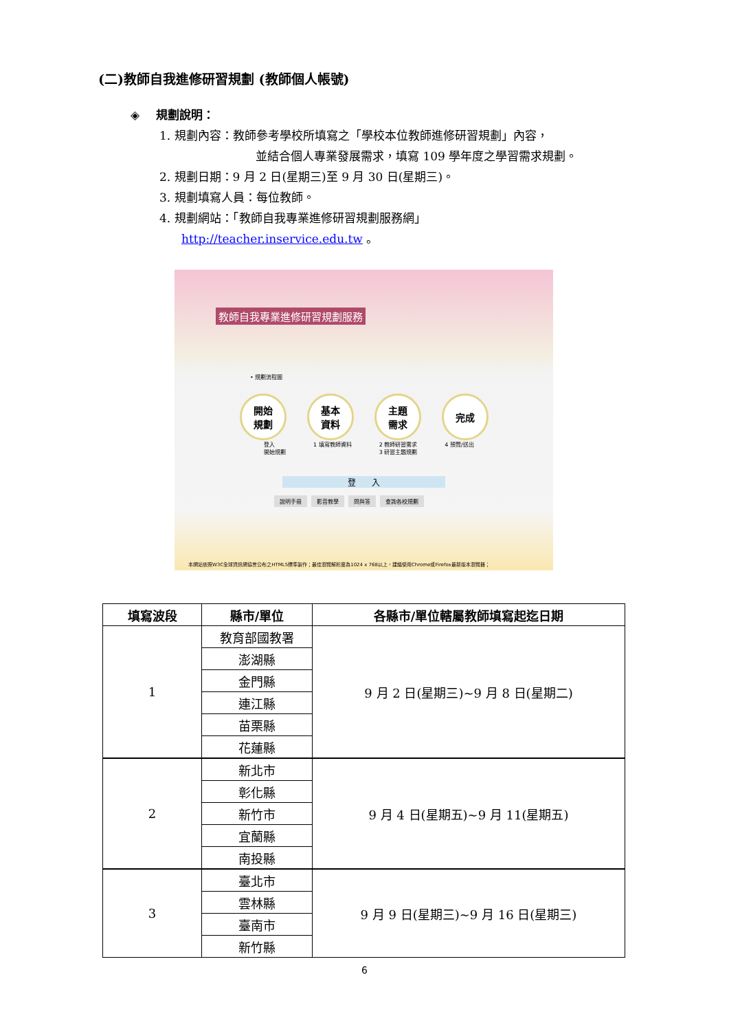(二)教師自我進修研習規劃 (教師個人帳號)
◈ 規劃說明：
1. 規劃內容：教師參考學校所填寫之「學校本位教師進修研習規劃」內容，
並結合個人專業發展需求，填寫 109 學年度之學習需求規劃。
2. 規劃日期：9 月 2 日(星期三)至 9 月 30 日(星期三)。
3. 規劃填寫人員：每位教師。
4. 規劃網站：「教師自我專業進修研習規劃服務網」
http://teacher.inservice.edu.tw 。
教師自我專業進修研習規劃服務
• 規劃流程圖
開始
規劃
基本
資料
主題
需求
完成
登入
開始規劃 1 填寫教師資料 2 教師研習需求
3 研習主題規劃 4 預覽/送出
登 入
說明手冊 影音教學 問與答 查詢各校規劃
本網站依照W3C全球資訊網協會公布之HTML5標準製作；最佳瀏覽解析度為1024 x 768以上，建議使用Chrome或Firefox最新版本瀏覽器；
| 填寫波段 | 縣市/單位 | 各縣市/單位轄屬教師填寫起迄日期 |
| --- | --- | --- |
| 1 | 教育部國教署 | 9 月 2 日(星期三)~9 月 8 日(星期二) |
| | 澎湖縣 | |
| | 金門縣 | |
| | 連江縣 | |
| | 苗栗縣 | |
| | 花蓮縣 | |
| 2 | 新北市 | 9 月 4 日(星期五)~9 月 11(星期五) |
| | 彰化縣 | |
| | 新竹市 | |
| | 宜蘭縣 | |
| | 南投縣 | |
| 3 | 臺北市 | 9 月 9 日(星期三)~9 月 16 日(星期三) |
| | 雲林縣 | |
| | 臺南市 | |
| | 新竹縣 | |
6